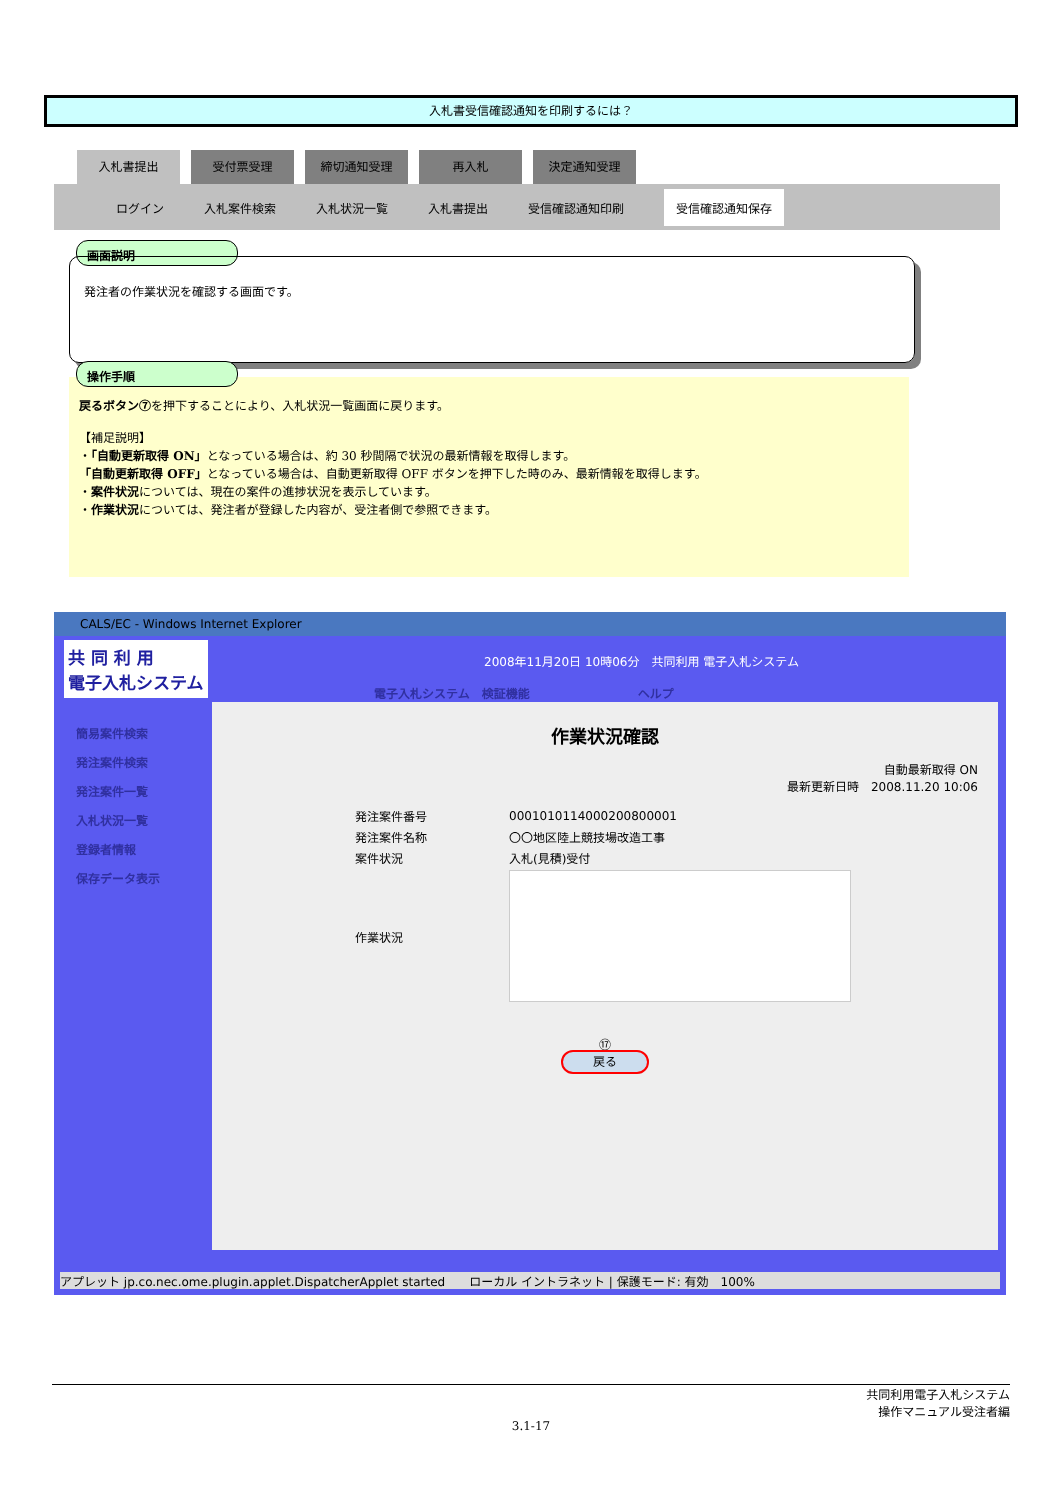入札書受信確認通知を印刷するには？
入札書提出 受付票受理 締切通知受理 再入札 決定通知受理
ログイン 入札案件検索 入札状況一覧 入札書提出 受信確認通知印刷 受信確認通知保存
画面説明
発注者の作業状況を確認する画面です。
戻るボタン⑦を押下することにより、入札状況一覧画面に戻ります。
【補足説明】
・「自動更新取得 ON」となっている場合は、約 30 秒間隔で状況の最新情報を取得します。
「自動更新取得 OFF」となっている場合は、自動更新取得 OFF ボタンを押下した時のみ、最新情報を取得します。
・案件状況については、現在の案件の進捗状況を表示しています。
・作業状況については、発注者が登録した内容が、受注者側で参照できます。
操作手順
CALS/EC - Windows Internet Explorer
共 同 利 用
電子入札システム
2008年11月20日 10時06分　共同利用 電子入札システム
電子入札システム　検証機能　　　　　　　　　ヘルプ
簡易案件検索
発注案件検索
発注案件一覧
入札状況一覧
登録者情報
保存データ表示
作業状況確認
自動最新取得 ON
最新更新日時　2008.11.20 10:06
| 発注案件番号 | 0001010114000200800001 |
| 発注案件名称 | 〇〇地区陸上競技場改造工事 |
| 案件状況 | 入札(見積)受付 |
| 作業状況 | |
⑰
戻る
アプレット jp.co.nec.ome.plugin.applet.DispatcherApplet started　　ローカル イントラネット | 保護モード: 有効　100%
共同利用電子入札システム
操作マニュアル受注者編
3.1-17